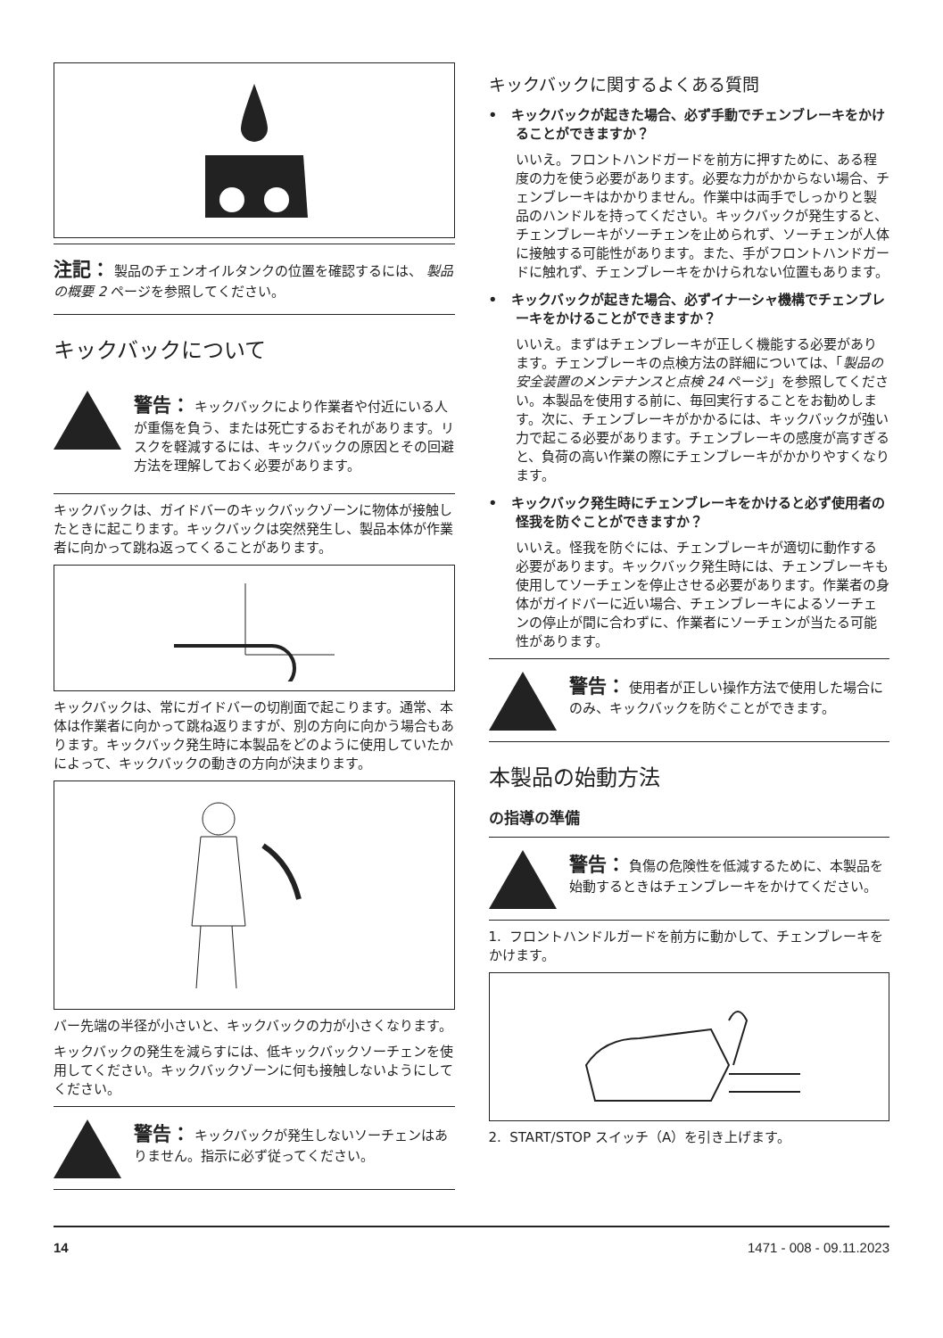注記： 製品のチェンオイルタンクの位置を確認するには、 製品の概要 2 ページを参照してください。
キックバックについて
警告： キックバックにより作業者や付近にいる人が重傷を負う、または死亡するおそれがあります。リスクを軽減するには、キックバックの原因とその回避方法を理解しておく必要があります。
キックバックは、ガイドバーのキックバックゾーンに物体が接触したときに起こります。キックバックは突然発生し、製品本体が作業者に向かって跳ね返ってくることがあります。
キックバックは、常にガイドバーの切削面で起こります。通常、本体は作業者に向かって跳ね返りますが、別の方向に向かう場合もあります。キックバック発生時に本製品をどのように使用していたかによって、キックバックの動きの方向が決まります。
バー先端の半径が小さいと、キックバックの力が小さくなります。
キックバックの発生を減らすには、低キックバックソーチェンを使用してください。キックバックゾーンに何も接触しないようにしてください。
警告： キックバックが発生しないソーチェンはありません。指示に必ず従ってください。
キックバックに関するよくある質問
• キックバックが起きた場合、必ず手動でチェンブレーキをかけることができますか？
いいえ。フロントハンドガードを前方に押すために、ある程度の力を使う必要があります。必要な力がかからない場合、チェンブレーキはかかりません。作業中は両手でしっかりと製品のハンドルを持ってください。キックバックが発生すると、チェンブレーキがソーチェンを止められず、ソーチェンが人体に接触する可能性があります。また、手がフロントハンドガードに触れず、チェンブレーキをかけられない位置もあります。
• キックバックが起きた場合、必ずイナーシャ機構でチェンブレーキをかけることができますか？
いいえ。まずはチェンブレーキが正しく機能する必要があります。チェンブレーキの点検方法の詳細については、「製品の安全装置のメンテナンスと点検 24 ページ」を参照してください。本製品を使用する前に、毎回実行することをお勧めします。次に、チェンブレーキがかかるには、キックバックが強い力で起こる必要があります。チェンブレーキの感度が高すぎると、負荷の高い作業の際にチェンブレーキがかかりやすくなります。
• キックバック発生時にチェンブレーキをかけると必ず使用者の怪我を防ぐことができますか？
いいえ。怪我を防ぐには、チェンブレーキが適切に動作する必要があります。キックバック発生時には、チェンブレーキも使用してソーチェンを停止させる必要があります。作業者の身体がガイドバーに近い場合、チェンブレーキによるソーチェンの停止が間に合わずに、作業者にソーチェンが当たる可能性があります。
警告： 使用者が正しい操作方法で使用した場合にのみ、キックバックを防ぐことができます。
本製品の始動方法
の指導の準備
警告： 負傷の危険性を低減するために、本製品を始動するときはチェンブレーキをかけてください。
1. フロントハンドルガードを前方に動かして、チェンブレーキをかけます。
2. START/STOP スイッチ（A）を引き上げます。
14 1471 - 008 - 09.11.2023